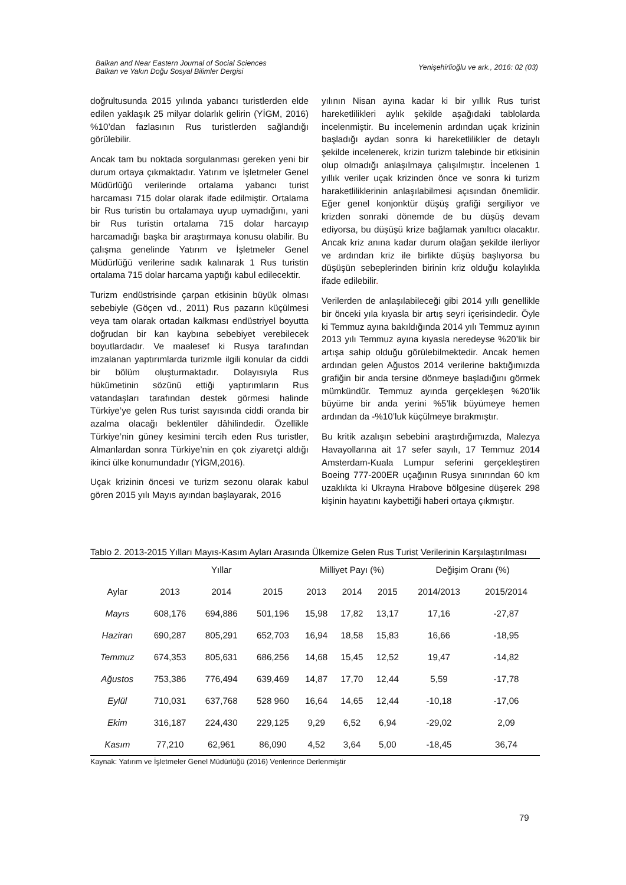Balkan and Near Eastern Journal of Social Sciences
Balkan ve Yakın Doğu Sosyal Bilimler Dergisi
Yenişehirlioğlu ve ark., 2016: 02 (03)
doğrultusunda 2015 yılında yabancı turistlerden elde edilen yaklaşık 25 milyar dolarlık gelirin (YİGM, 2016) %10’dan fazlasının Rus turistlerden sağlandığı görülebilir.
Ancak tam bu noktada sorgulanması gereken yeni bir durum ortaya çıkmaktadır. Yatırım ve İşletmeler Genel Müdürlüğü verilerinde ortalama yabancı turist harcaması 715 dolar olarak ifade edilmiştir. Ortalama bir Rus turistin bu ortalamaya uyup uymadığını, yani bir Rus turistin ortalama 715 dolar harcayıp harcamadığı başka bir araştırmaya konusu olabilir. Bu çalışma genelinde Yatırım ve İşletmeler Genel Müdürlüğü verilerine sadık kalınarak 1 Rus turistin ortalama 715 dolar harcama yaptığı kabul edilecektir.
Turizm endüstrisinde çarpan etkisinin büyük olması sebebiyle (Göçen vd., 2011) Rus pazarın küçülmesi veya tam olarak ortadan kalkması endüstriyel boyutta doğrudan bir kan kaybına sebebiyet verebilecek boyutlardadır. Ve maalesef ki Rusya tarafından imzalanan yaptırımlarda turizmle ilgili konular da ciddi bir bölüm oluşturmaktadır. Dolayısıyla Rus hükümetinin sözünü ettiği yaptırımların Rus vatandaşları tarafından destek görmesi halinde Türkiye’ye gelen Rus turist sayısında ciddi oranda bir azalma olacağı beklentiler dâhilindedir. Özellikle Türkiye’nin güney kesimini tercih eden Rus turistler, Almanlardan sonra Türkiye’nin en çok ziyaretçi aldığı ikinci ülke konumundadır (YİGM,2016).
Uçak krizinin öncesi ve turizm sezonu olarak kabul gören 2015 yılı Mayıs ayından başlayarak, 2016
yılının Nisan ayına kadar ki bir yıllık Rus turist hareketlilikleri aylık şekilde aşağıdaki tablolarda incelenmiştir. Bu incelemenin ardından uçak krizinin başladığı aydan sonra ki hareketlilikler de detaylı şekilde incelenerek, krizin turizm talebinde bir etkisinin olup olmadığı anlaşılmaya çalışılmıştır. İncelenen 1 yıllık veriler uçak krizinden önce ve sonra ki turizm haraketliliklerinin anlaşılabilmesi açısından önemlidir. Eğer genel konjonktür düşüş grafiği sergiliyor ve krizden sonraki dönemde de bu düşüş devam ediyorsa, bu düşüşü krize bağlamak yanıltıcı olacaktır. Ancak kriz anına kadar durum olağan şekilde ilerliyor ve ardından kriz ile birlikte düşüş başlıyorsa bu düşüşün sebeplerinden birinin kriz olduğu kolaylıkla ifade edilebilir.
Verilerden de anlaşılabileceği gibi 2014 yıllı genellikle bir önceki yıla kıyasla bir artış seyri içerisindedir. Öyle ki Temmuz ayına bakıldığında 2014 yılı Temmuz ayının 2013 yılı Temmuz ayına kıyasla neredeyse %20’lik bir artışa sahip olduğu görülebilmektedir. Ancak hemen ardından gelen Ağustos 2014 verilerine baktığımızda grafiğin bir anda tersine dönmeye başladığını görmek mümkündür. Temmuz ayında gerçekleşen %20’lik büyüme bir anda yerini %5’lik büyümeye hemen ardından da -%10’luk küçülmeye bırakmıştır.
Bu kritik azalışın sebebini araştırdığımızda, Malezya Havayollarına ait 17 sefer sayılı, 17 Temmuz 2014 Amsterdam-Kuala Lumpur seferini gerçekleştiren Boeing 777-200ER uçağının Rusya sınırından 60 km uzaklıkta ki Ukrayna Hrabove bölgesine düşerek 298 kişinin hayatını kaybettiği haberi ortaya çıkmıştır.
Tablo 2. 2013-2015 Yılları Mayıs-Kasım Ayları Arasında Ülkemize Gelen Rus Turist Verilerinin Karşılaştırılması
| | Yıllar | | | Milliyet Payı (%) | | | Değişim Oranı (%) | |
| --- | --- | --- | --- | --- | --- | --- | --- | --- |
| Aylar | 2013 | 2014 | 2015 | 2013 | 2014 | 2015 | 2014/2013 | 2015/2014 |
| Mayıs | 608,176 | 694,886 | 501,196 | 15,98 | 17,82 | 13,17 | 17,16 | -27,87 |
| Haziran | 690,287 | 805,291 | 652,703 | 16,94 | 18,58 | 15,83 | 16,66 | -18,95 |
| Temmuz | 674,353 | 805,631 | 686,256 | 14,68 | 15,45 | 12,52 | 19,47 | -14,82 |
| Ağustos | 753,386 | 776,494 | 639,469 | 14,87 | 17,70 | 12,44 | 5,59 | -17,78 |
| Eylül | 710,031 | 637,768 | 528 960 | 16,64 | 14,65 | 12,44 | -10,18 | -17,06 |
| Ekim | 316,187 | 224,430 | 229,125 | 9,29 | 6,52 | 6,94 | -29,02 | 2,09 |
| Kasım | 77,210 | 62,961 | 86,090 | 4,52 | 3,64 | 5,00 | -18,45 | 36,74 |
Kaynak: Yatırım ve İşletmeler Genel Müdürlüğü (2016) Verilerince Derlenmiştir
79